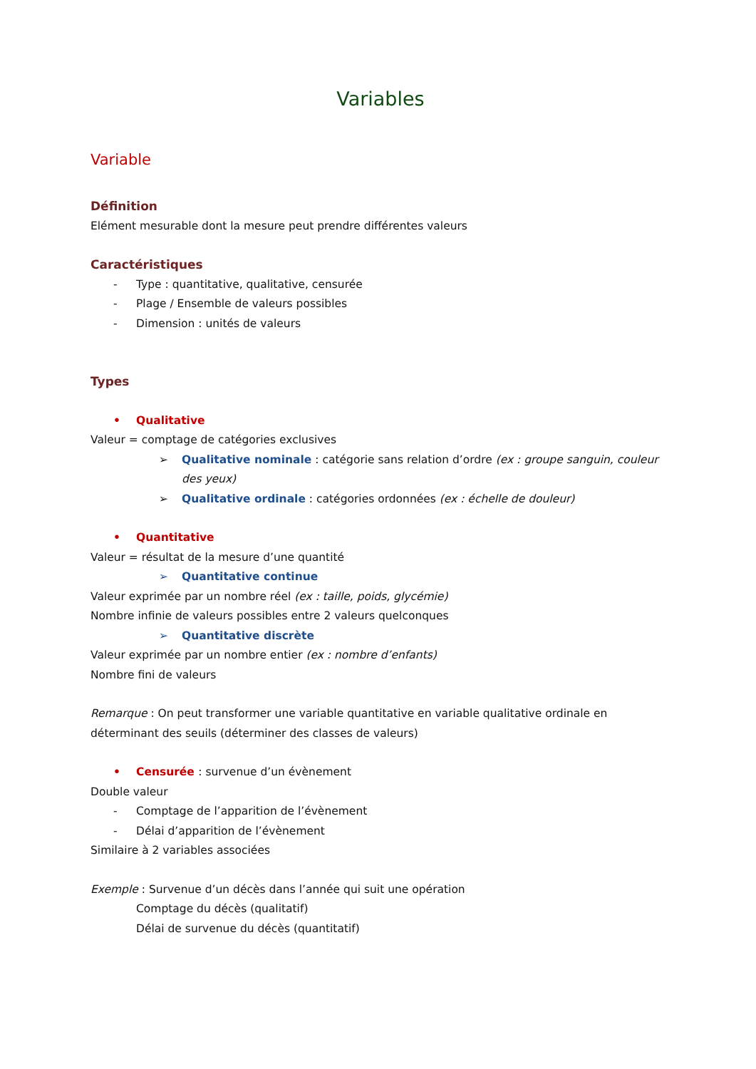Variables
Variable
Définition
Elément mesurable dont la mesure peut prendre différentes valeurs
Caractéristiques
- Type : quantitative, qualitative, censurée
- Plage / Ensemble de valeurs possibles
- Dimension : unités de valeurs
Types
• Qualitative
Valeur = comptage de catégories exclusives
➢ Qualitative nominale : catégorie sans relation d’ordre (ex : groupe sanguin, couleur des yeux)
➢ Qualitative ordinale : catégories ordonnées (ex : échelle de douleur)
• Quantitative
Valeur = résultat de la mesure d’une quantité
➢ Quantitative continue
Valeur exprimée par un nombre réel (ex : taille, poids, glycémie)
Nombre infinie de valeurs possibles entre 2 valeurs quelconques
➢ Quantitative discrète
Valeur exprimée par un nombre entier (ex : nombre d’enfants)
Nombre fini de valeurs
Remarque : On peut transformer une variable quantitative en variable qualitative ordinale en déterminant des seuils (déterminer des classes de valeurs)
• Censurée : survenue d’un évènement
Double valeur
- Comptage de l’apparition de l’évènement
- Délai d’apparition de l’évènement
Similaire à 2 variables associées
Exemple : Survenue d’un décès dans l’année qui suit une opération
Comptage du décès (qualitatif)
Délai de survenue du décès (quantitatif)